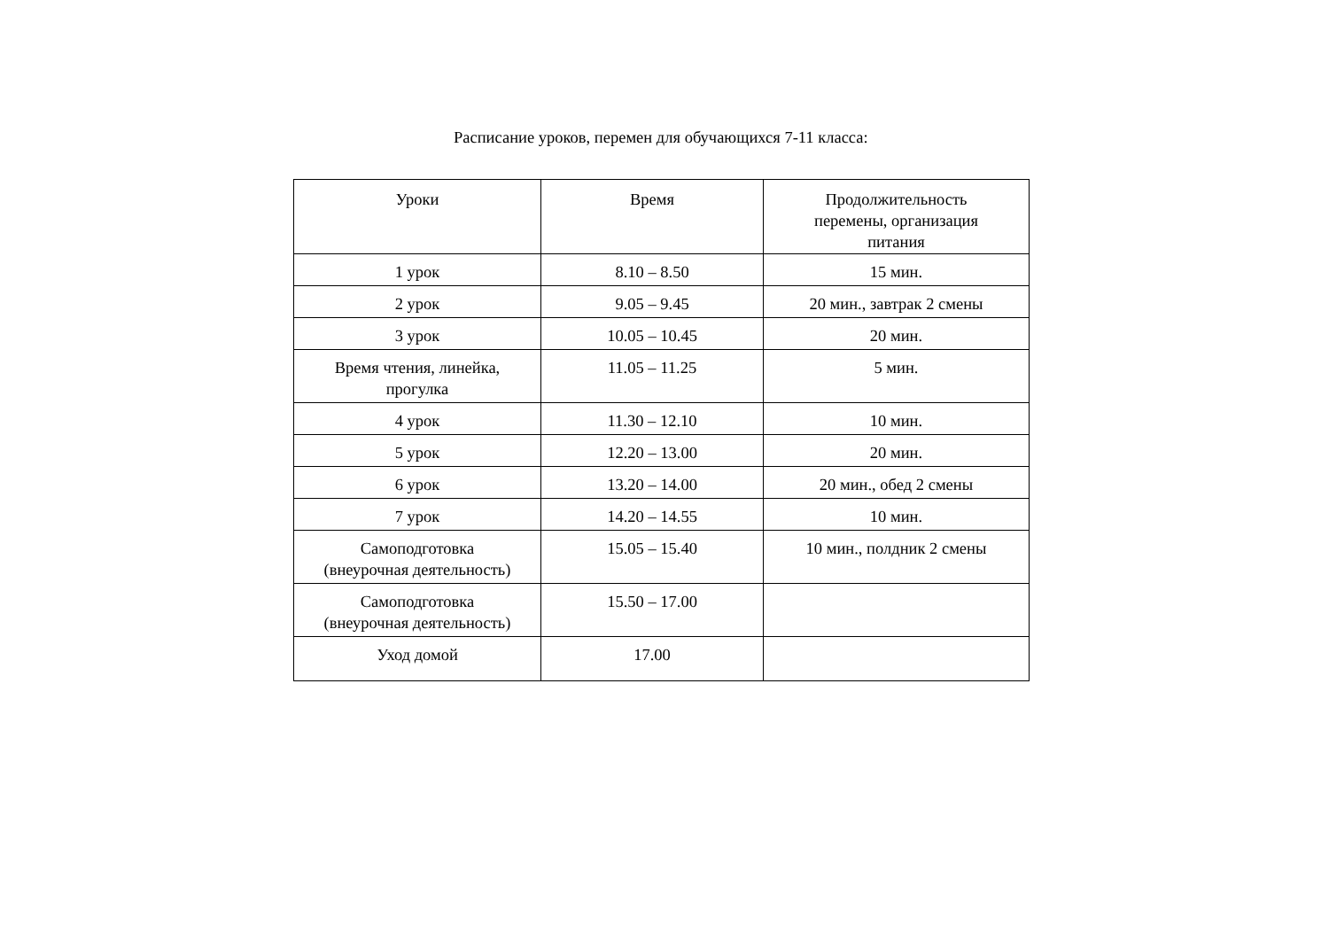Расписание уроков, перемен для обучающихся 7-11 класса:
| Уроки | Время | Продолжительность перемены, организация питания |
| --- | --- | --- |
| 1 урок | 8.10 – 8.50 | 15 мин. |
| 2 урок | 9.05 – 9.45 | 20 мин., завтрак 2 смены |
| 3 урок | 10.05 – 10.45 | 20 мин. |
| Время чтения, линейка, прогулка | 11.05 – 11.25 | 5 мин. |
| 4 урок | 11.30 – 12.10 | 10 мин. |
| 5 урок | 12.20 – 13.00 | 20 мин. |
| 6 урок | 13.20 – 14.00 | 20 мин., обед 2 смены |
| 7 урок | 14.20 – 14.55 | 10 мин. |
| Самоподготовка (внеурочная деятельность) | 15.05 – 15.40 | 10 мин., полдник 2 смены |
| Самоподготовка (внеурочная деятельность) | 15.50 – 17.00 | |
| Уход домой | 17.00 | |